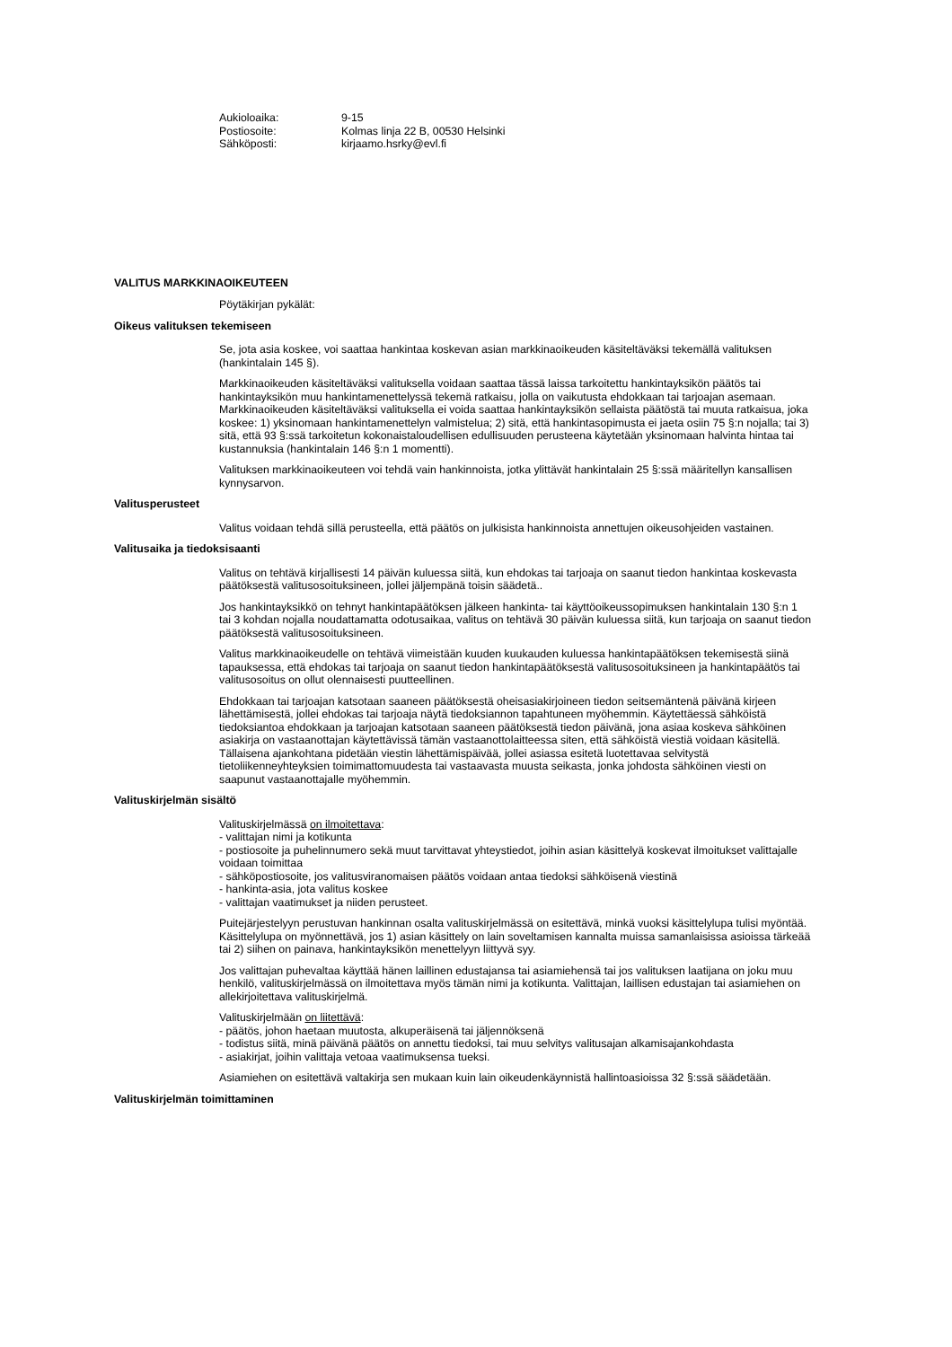Aukioloaika: 9-15
Postiosoite: Kolmas linja 22 B, 00530 Helsinki
Sähköposti: kirjaamo.hsrky@evl.fi
VALITUS MARKKINAOIKEUTEEN
Pöytäkirjan pykälät:
Oikeus valituksen tekemiseen
Se, jota asia koskee, voi saattaa hankintaa koskevan asian markkinaoikeuden käsiteltäväksi tekemällä valituksen (hankintalain 145 §).
Markkinaoikeuden käsiteltäväksi valituksella voidaan saattaa tässä laissa tarkoitettu hankintayksikön päätös tai hankintayksikön muu hankintamenettelyssä tekemä ratkaisu, jolla on vaikutusta ehdokkaan tai tarjoajan asemaan. Markkinaoikeuden käsiteltäväksi valituksella ei voida saattaa hankintayksikön sellaista päätöstä tai muuta ratkaisua, joka koskee: 1) yksinomaan hankintamenettelyn valmistelua; 2) sitä, että hankintasopimusta ei jaeta osiin 75 §:n nojalla; tai 3) sitä, että 93 §:ssä tarkoitetun kokonaistaloudellisen edullisuuden perusteena käytetään yksinomaan halvinta hintaa tai kustannuksia (hankintalain 146 §:n 1 momentti).
Valituksen markkinaoikeuteen voi tehdä vain hankinnoista, jotka ylittävät hankintalain 25 §:ssä määritellyn kansallisen kynnysarvon.
Valitusperusteet
Valitus voidaan tehdä sillä perusteella, että päätös on julkisista hankinnoista annettujen oikeusohjeiden vastainen.
Valitusaika ja tiedoksisaanti
Valitus on tehtävä kirjallisesti 14 päivän kuluessa siitä, kun ehdokas tai tarjoaja on saanut tiedon hankintaa koskevasta päätöksestä valitusosoituksineen, jollei jäljempänä toisin säädetä..
Jos hankintayksikkö on tehnyt hankintapäätöksen jälkeen hankinta- tai käyttöoikeussopimuksen hankintalain 130 §:n 1 tai 3 kohdan nojalla noudattamatta odotusaikaa, valitus on tehtävä 30 päivän kuluessa siitä, kun tarjoaja on saanut tiedon päätöksestä valitusosoituksineen.
Valitus markkinaoikeudelle on tehtävä viimeistään kuuden kuukauden kuluessa hankintapäätöksen tekemisestä siinä tapauksessa, että ehdokas tai tarjoaja on saanut tiedon hankintapäätöksestä valitusosoituksineen ja hankintapäätös tai valitusosoitus on ollut olennaisesti puutteellinen.
Ehdokkaan tai tarjoajan katsotaan saaneen päätöksestä oheisasiakirjoineen tiedon seitsemäntenä päivänä kirjeen lähettämisestä, jollei ehdokas tai tarjoaja näytä tiedoksiannon tapahtuneen myöhemmin. Käytettäessä sähköistä tiedoksiantoa ehdokkaan ja tarjoajan katsotaan saaneen päätöksestä tiedon päivänä, jona asiaa koskeva sähköinen asiakirja on vastaanottajan käytettävissä tämän vastaanottolaitteessa siten, että sähköistä viestiä voidaan käsitellä. Tällaisena ajankohtana pidetään viestin lähettämispäivää, jollei asiassa esitetä luotettavaa selvitystä tietoliikenneyhteyksien toimimattomuudesta tai vastaavasta muusta seikasta, jonka johdosta sähköinen viesti on saapunut vastaanottajalle myöhemmin.
Valituskirjelmän sisältö
Valituskirjelmässä on ilmoitettava:
- valittajan nimi ja kotikunta
- postiosoite ja puhelinnumero sekä muut tarvittavat yhteystiedot, joihin asian käsittelyä koskevat ilmoitukset valittajalle voidaan toimittaa
- sähköpostiosoite, jos valitusviranomaisen päätös voidaan antaa tiedoksi sähköisenä viestinä
- hankinta-asia, jota valitus koskee
- valittajan vaatimukset ja niiden perusteet.
Puitejärjestelyyn perustuvan hankinnan osalta valituskirjelmässä on esitettävä, minkä vuoksi käsittelylupa tulisi myöntää. Käsittelylupa on myönnettävä, jos 1) asian käsittely on lain soveltamisen kannalta muissa samanlaisissa asioissa tärkeää tai 2) siihen on painava, hankintayksikön menettelyyn liittyvä syy.
Jos valittajan puhevaltaa käyttää hänen laillinen edustajansa tai asiamiehensä tai jos valituksen laatijana on joku muu henkilö, valituskirjelmässä on ilmoitettava myös tämän nimi ja kotikunta. Valittajan, laillisen edustajan tai asiamiehen on allekirjoitettava valituskirjelmä.
Valituskirjelmään on liitettävä:
- päätös, johon haetaan muutosta, alkuperäisenä tai jäljennöksenä
- todistus siitä, minä päivänä päätös on annettu tiedoksi, tai muu selvitys valitusajan alkamisajankohdasta
- asiakirjat, joihin valittaja vetoaa vaatimuksensa tueksi.
Asiamiehen on esitettävä valtakirja sen mukaan kuin lain oikeudenkäynnistä hallintoasioissa 32 §:ssä säädetään.
Valituskirjelmän toimittaminen